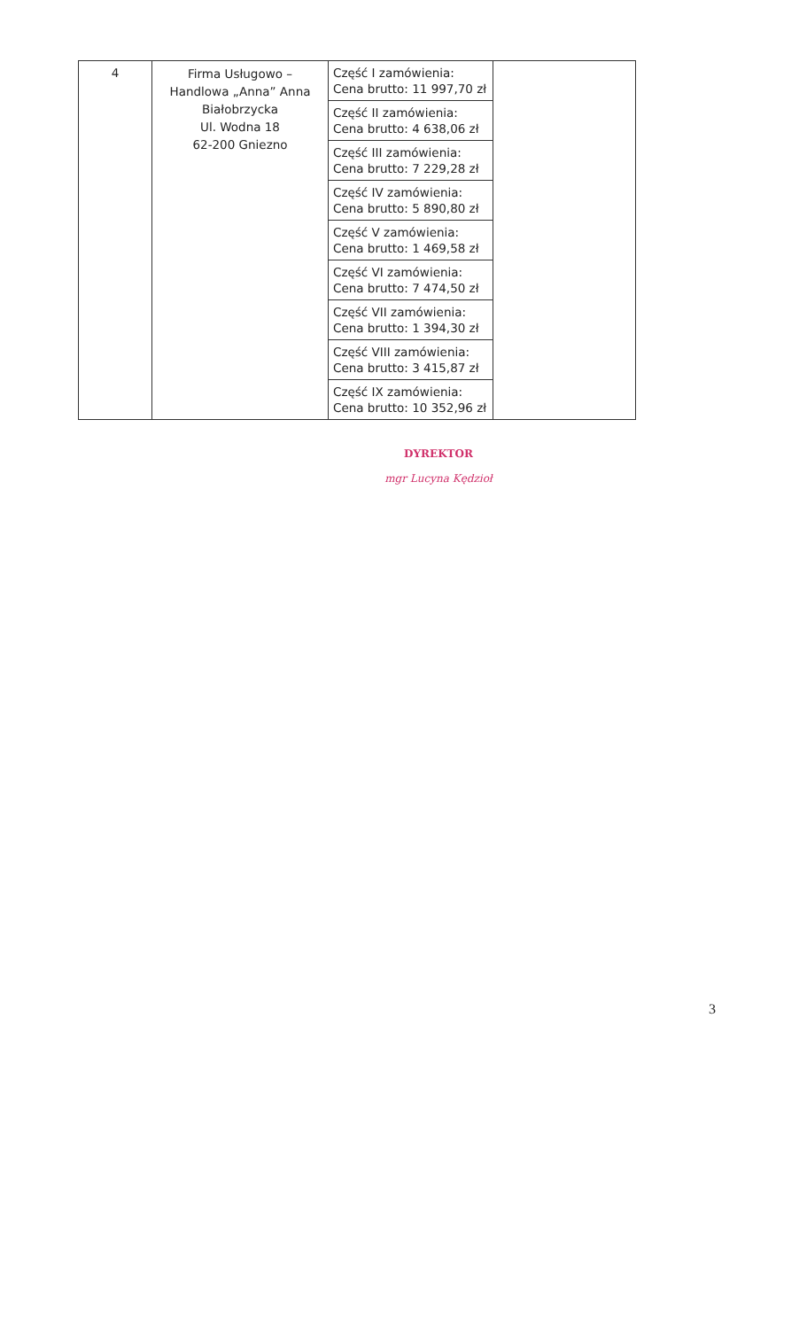| 4 | Firma Usługowo – Handlowa „Anna” Anna Białobrzycka Ul. Wodna 18 62-200 Gniezno | Część I zamówienia: Cena brutto: 11 997,70 zł | |
| | | Część II zamówienia: Cena brutto: 4 638,06 zł | |
| | | Część III zamówienia: Cena brutto: 7 229,28 zł | |
| | | Część IV zamówienia: Cena brutto: 5 890,80 zł | |
| | | Część V zamówienia: Cena brutto: 1 469,58 zł | |
| | | Część VI zamówienia: Cena brutto: 7 474,50 zł | |
| | | Część VII zamówienia: Cena brutto: 1 394,30 zł | |
| | | Część VIII zamówienia: Cena brutto: 3 415,87 zł | |
| | | Część IX zamówienia: Cena brutto: 10 352,96 zł | |
DYREKTOR
mgr Lucyna Kędzioł
3